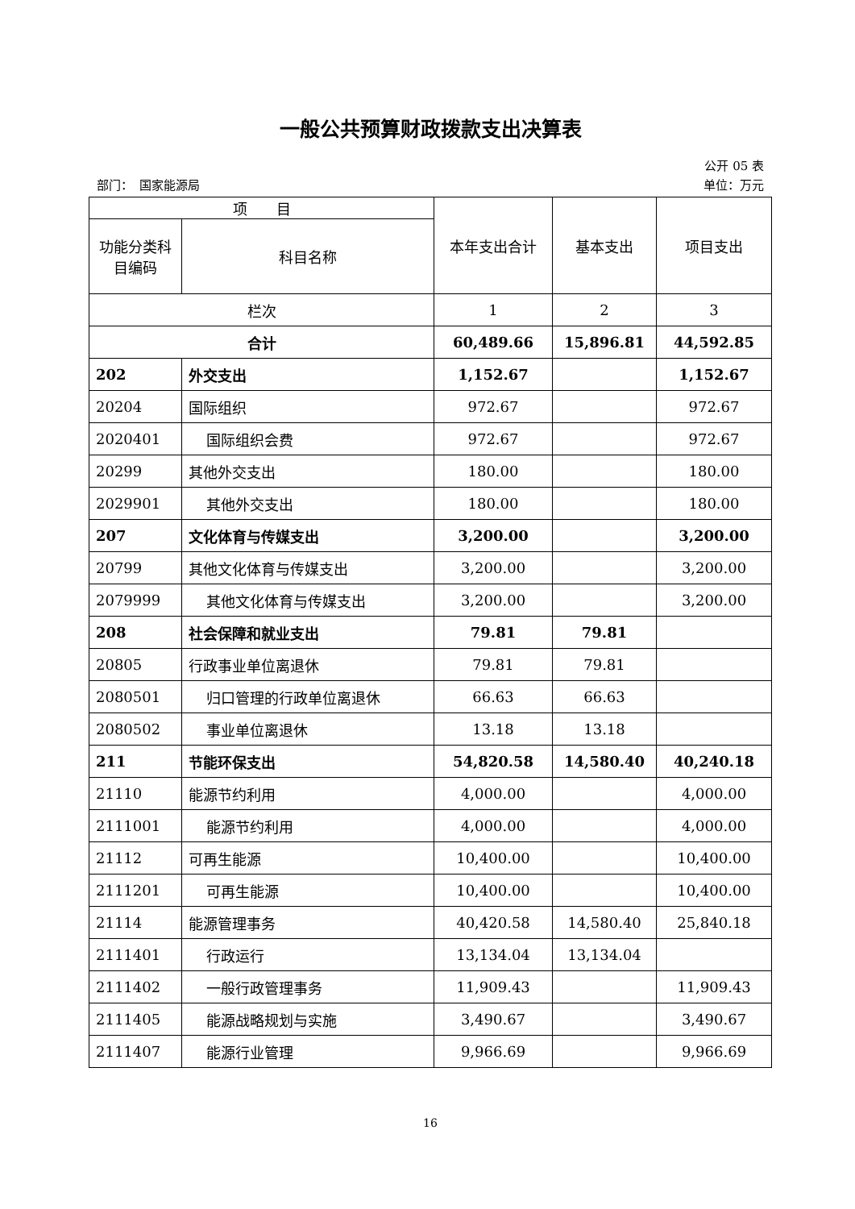一般公共预算财政拨款支出决算表
公开 05 表
部门：　国家能源局 单位：万元
| 项 目 | | 本年支出合计 | 基本支出 | 项目支出 |
| --- | --- | --- | --- | --- |
| 功能分类科目编码 | 科目名称 | | | |
| 栏次 | | 1 | 2 | 3 |
| 合计 | | 60,489.66 | 15,896.81 | 44,592.85 |
| 202 | 外交支出 | 1,152.67 | | 1,152.67 |
| 20204 | 国际组织 | 972.67 | | 972.67 |
| 2020401 | 国际组织会费 | 972.67 | | 972.67 |
| 20299 | 其他外交支出 | 180.00 | | 180.00 |
| 2029901 | 其他外交支出 | 180.00 | | 180.00 |
| 207 | 文化体育与传媒支出 | 3,200.00 | | 3,200.00 |
| 20799 | 其他文化体育与传媒支出 | 3,200.00 | | 3,200.00 |
| 2079999 | 其他文化体育与传媒支出 | 3,200.00 | | 3,200.00 |
| 208 | 社会保障和就业支出 | 79.81 | 79.81 | |
| 20805 | 行政事业单位离退休 | 79.81 | 79.81 | |
| 2080501 | 归口管理的行政单位离退休 | 66.63 | 66.63 | |
| 2080502 | 事业单位离退休 | 13.18 | 13.18 | |
| 211 | 节能环保支出 | 54,820.58 | 14,580.40 | 40,240.18 |
| 21110 | 能源节约利用 | 4,000.00 | | 4,000.00 |
| 2111001 | 能源节约利用 | 4,000.00 | | 4,000.00 |
| 21112 | 可再生能源 | 10,400.00 | | 10,400.00 |
| 2111201 | 可再生能源 | 10,400.00 | | 10,400.00 |
| 21114 | 能源管理事务 | 40,420.58 | 14,580.40 | 25,840.18 |
| 2111401 | 行政运行 | 13,134.04 | 13,134.04 | |
| 2111402 | 一般行政管理事务 | 11,909.43 | | 11,909.43 |
| 2111405 | 能源战略规划与实施 | 3,490.67 | | 3,490.67 |
| 2111407 | 能源行业管理 | 9,966.69 | | 9,966.69 |
16